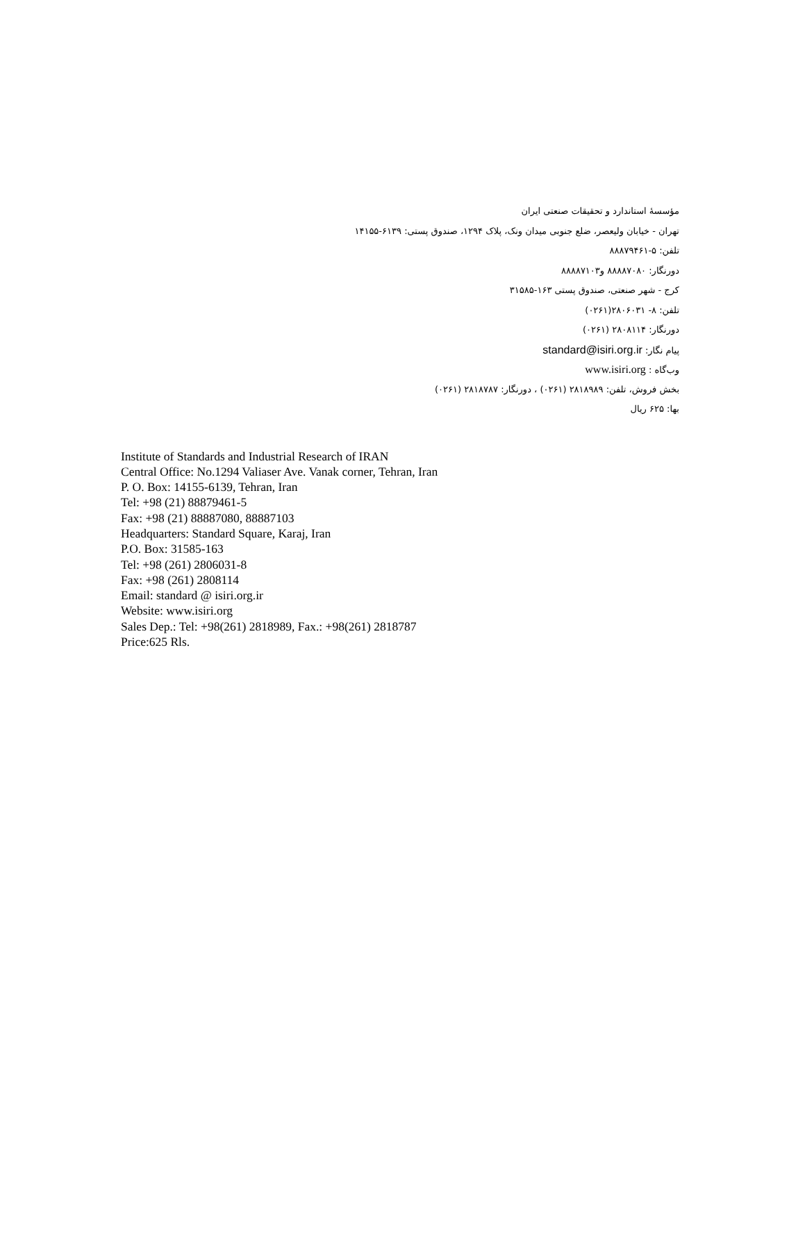مؤسسهٔ استاندارد و تحقیقات صنعتی ایران
تهران - خیابان ولیعصر، ضلع جنوبی میدان ونک، پلاک ۱۲۹۴، صندوق پستی: ۶۱۳۹-۱۴۱۵۵
تلفن: ۵-۸۸۸۷۹۴۶۱
دورنگار: ۸۸۸۸۷۰۸۰ و۸۸۸۸۷۱۰۳
کرج - شهر صنعتی، صندوق پستی ۱۶۳-۳۱۵۸۵
تلفن: ۸- ۲۸۰۶۰۳۱(۰۲۶۱)
دورنگار: ۲۸۰۸۱۱۴ (۰۲۶۱)
پیام نگار: standard@isiri.org.ir
وب‌گاه : www.isiri.org
بخش فروش، تلفن: ۲۸۱۸۹۸۹ (۰۲۶۱) ، دورنگار: ۲۸۱۸۷۸۷ (۰۲۶۱)
بها: ۶۲۵ ریال
Institute of Standards and Industrial Research of IRAN
Central Office: No.1294 Valiaser Ave. Vanak corner, Tehran, Iran
P. O. Box: 14155-6139, Tehran, Iran
Tel: +98 (21) 88879461-5
Fax: +98 (21) 88887080, 88887103
Headquarters: Standard Square, Karaj, Iran
P.O. Box: 31585-163
Tel: +98 (261) 2806031-8
Fax: +98 (261) 2808114
Email: standard @ isiri.org.ir
Website: www.isiri.org
Sales Dep.: Tel: +98(261) 2818989, Fax.: +98(261) 2818787
Price:625 Rls.